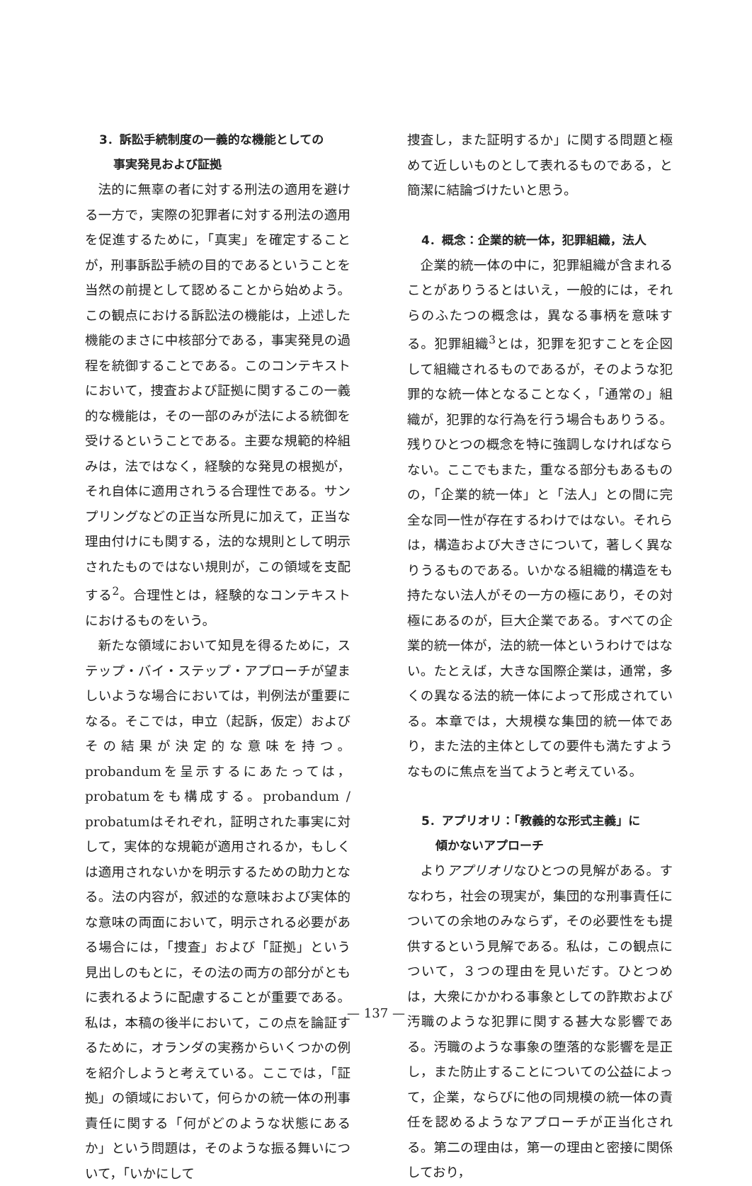3．訴訟手続制度の一義的な機能としての
事実発見および証拠
法的に無辜の者に対する刑法の適用を避ける一方で，実際の犯罪者に対する刑法の適用を促進するために，「真実」を確定することが，刑事訴訟手続の目的であるということを当然の前提として認めることから始めよう。この観点における訴訟法の機能は，上述した機能のまさに中核部分である，事実発見の過程を統御することである。このコンテキストにおいて，捜査および証拠に関するこの一義的な機能は，その一部のみが法による統御を受けるということである。主要な規範的枠組みは，法ではなく，経験的な発見の根拠が，それ自体に適用されうる合理性である。サンプリングなどの正当な所見に加えて，正当な理由付けにも関する，法的な規則として明示されたものではない規則が，この領域を支配する<sup>2</sup>。合理性とは，経験的なコンテキストにおけるものをいう。
新たな領域において知見を得るために，ステップ・バイ・ステップ・アプローチが望ましいような場合においては，判例法が重要になる。そこでは，申立（起訴，仮定）およびその結果が決定的な意味を持つ。probandumを呈示するにあたっては，probatumをも構成する。probandum / probatumはそれぞれ，証明された事実に対して，実体的な規範が適用されるか，もしくは適用されないかを明示するための助力となる。法の内容が，叙述的な意味および実体的な意味の両面において，明示される必要がある場合には，「捜査」および「証拠」という見出しのもとに，その法の両方の部分がともに表れるように配慮することが重要である。私は，本稿の後半において，この点を論証するために，オランダの実務からいくつかの例を紹介しようと考えている。ここでは，「証拠」の領域において，何らかの統一体の刑事責任に関する「何がどのような状態にあるか」という問題は，そのような振る舞いについて，「いかにして
捜査し，また証明するか」に関する問題と極めて近しいものとして表れるものである，と簡潔に結論づけたいと思う。
4．概念：企業的統一体，犯罪組織，法人
企業的統一体の中に，犯罪組織が含まれることがありうるとはいえ，一般的には，それらのふたつの概念は，異なる事柄を意味する。犯罪組織<sup>3</sup>とは，犯罪を犯すことを企図して組織されるものであるが，そのような犯罪的な統一体となることなく，「通常の」組織が，犯罪的な行為を行う場合もありうる。残りひとつの概念を特に強調しなければならない。ここでもまた，重なる部分もあるものの，「企業的統一体」と「法人」との間に完全な同一性が存在するわけではない。それらは，構造および大きさについて，著しく異なりうるものである。いかなる組織的構造をも持たない法人がその一方の極にあり，その対極にあるのが，巨大企業である。すべての企業的統一体が，法的統一体というわけではない。たとえば，大きな国際企業は，通常，多くの異なる法的統一体によって形成されている。本章では，大規模な集団的統一体であり，また法的主体としての要件も満たすようなものに焦点を当てようと考えている。
5．アプリオリ：「教義的な形式主義」に
傾かないアプローチ
よりアプリオリなひとつの見解がある。すなわち，社会の現実が，集団的な刑事責任についての余地のみならず，その必要性をも提供するという見解である。私は，この観点について，３つの理由を見いだす。ひとつめは，大衆にかかわる事象としての詐欺および汚職のような犯罪に関する甚大な影響である。汚職のような事象の堕落的な影響を是正し，また防止することについての公益によって，企業，ならびに他の同規模の統一体の責任を認めるようなアプローチが正当化される。第二の理由は，第一の理由と密接に関係しており，
— 137 —